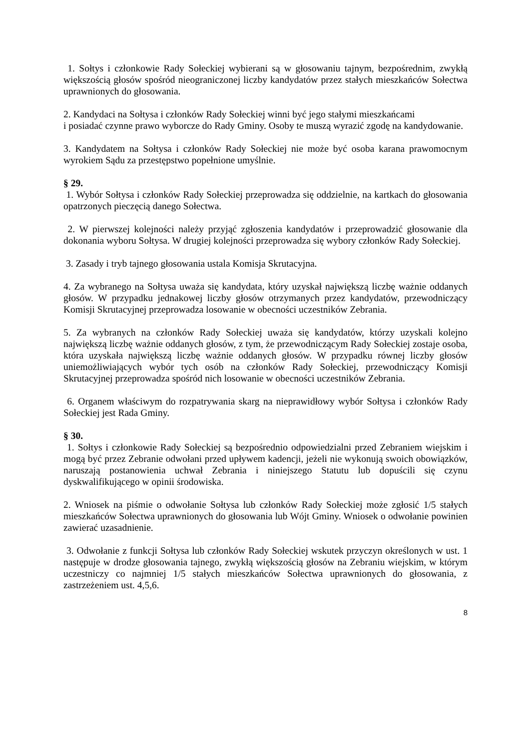1. Sołtys i członkowie Rady Sołeckiej wybierani są w głosowaniu tajnym, bezpośrednim, zwykłą większością głosów spośród nieograniczonej liczby kandydatów przez stałych mieszkańców Sołectwa uprawnionych do głosowania.
2. Kandydaci na Sołtysa i członków Rady Sołeckiej winni być jego stałymi mieszkańcami
i posiadać czynne prawo wyborcze do Rady Gminy. Osoby te muszą wyrazić zgodę na kandydowanie.
3. Kandydatem na Sołtysa i członków Rady Sołeckiej nie może być osoba karana prawomocnym wyrokiem Sądu za przestępstwo popełnione umyślnie.
§ 29.
1. Wybór Sołtysa i członków Rady Sołeckiej przeprowadza się oddzielnie, na kartkach do głosowania opatrzonych pieczęcią danego Sołectwa.
2. W pierwszej kolejności należy przyjąć zgłoszenia kandydatów i przeprowadzić głosowanie dla dokonania wyboru Sołtysa. W drugiej kolejności przeprowadza się wybory członków Rady Sołeckiej.
3. Zasady i tryb tajnego głosowania ustala Komisja Skrutacyjna.
4. Za wybranego na Sołtysa uważa się kandydata, który uzyskał największą liczbę ważnie oddanych głosów. W przypadku jednakowej liczby głosów otrzymanych przez kandydatów, przewodniczący Komisji Skrutacyjnej przeprowadza losowanie w obecności uczestników Zebrania.
5. Za wybranych na członków Rady Sołeckiej uważa się kandydatów, którzy uzyskali kolejno największą liczbę ważnie oddanych głosów, z tym, że przewodniczącym Rady Sołeckiej zostaje osoba, która uzyskała największą liczbę ważnie oddanych głosów. W przypadku równej liczby głosów uniemożliwiających wybór tych osób na członków Rady Sołeckiej, przewodniczący Komisji Skrutacyjnej przeprowadza spośród nich losowanie w obecności uczestników Zebrania.
6. Organem właściwym do rozpatrywania skarg na nieprawidłowy wybór Sołtysa i członków Rady Sołeckiej jest Rada Gminy.
§ 30.
1. Sołtys i członkowie Rady Sołeckiej są bezpośrednio odpowiedzialni przed Zebraniem wiejskim i mogą być przez Zebranie odwołani przed upływem kadencji, jeżeli nie wykonują swoich obowiązków, naruszają postanowienia uchwał Zebrania i niniejszego Statutu lub dopuścili się czynu dyskwalifikującego w opinii środowiska.
2. Wniosek na piśmie o odwołanie Sołtysa lub członków Rady Sołeckiej może zgłosić 1/5 stałych mieszkańców Sołectwa uprawnionych do głosowania lub Wójt Gminy. Wniosek o odwołanie powinien zawierać uzasadnienie.
3. Odwołanie z funkcji Sołtysa lub członków Rady Sołeckiej wskutek przyczyn określonych w ust. 1 następuje w drodze głosowania tajnego, zwykłą większością głosów na Zebraniu wiejskim, w którym uczestniczy co najmniej 1/5 stałych mieszkańców Sołectwa uprawnionych do głosowania, z zastrzeżeniem ust. 4,5,6.
8